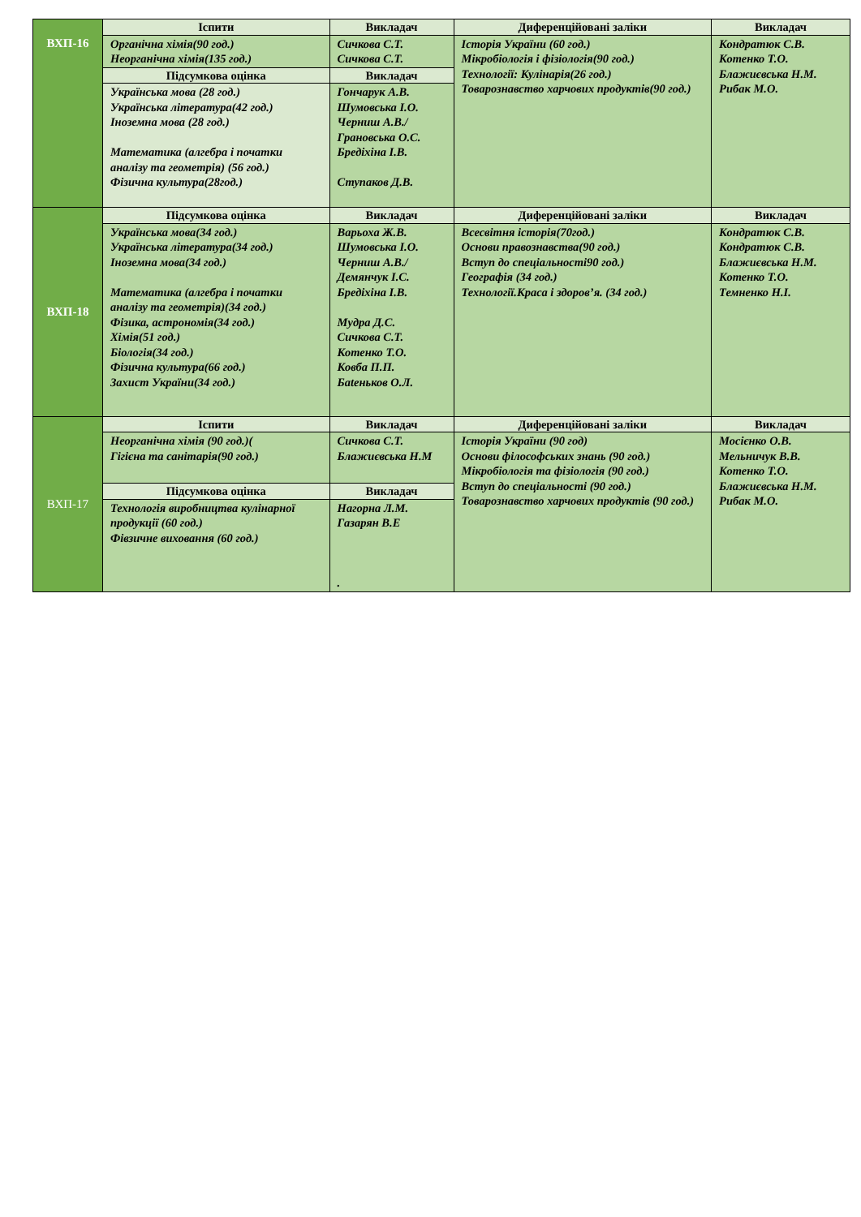| ВХП-16 | Іспити | Викладач | Диференційовані заліки | Викладач |
| | Органічна хімія(90 год.) Неорганічна хімія(135 год.) | Сичкова С.Т. Сичкова С.Т. | Історія України (60 год.) Мікробіологія і фізіологія(90 год.) Технології: Кулінарія(26 год.) Товарознавство харчових продуктів(90 год.) | Кондратюк С.В. Котенко Т.О. Блажиєвська Н.М. Рибак М.О. |
| | Підсумкова оцінка | Викладач | | |
| | Українська мова (28 год.) Українська література(42 год.) Іноземна мова (28 год.) Математика (алгебра і початки аналізу та геометрія) (56 год.) Фізична культура(28год.) | Гончарук А.В. Шумовська І.О. Черниш А.В./ Грановська О.С. Бредіхіна І.В. Ступаков Д.В. | | |
| ВХП-18 | Підсумкова оцінка | Викладач | Диференційовані заліки | Викладач |
| | Українська мова(34 год.) Українська література(34 год.) Іноземна мова(34 год.) Математика (алгебра і початки аналізу та геометрія)(34 год.) Фізика, астрономія(34 год.) Хімія(51 год.) Біологія(34 год.) Фізична культура(66 год.) Захист України(34 год.) | Варьоха Ж.В. Шумовська І.О. Черниш А.В./ Демянчук І.С. Бредіхіна І.В. Мудра Д.С. Сичкова С.Т. Котенко Т.О. Ковба П.П. Бateньков О.Л. | Всесвітня історія(70год.) Основи правознавства(90 год.) Вступ до спеціальності90 год.) Географія (34 год.) Технології.Краса і здоров’я. (34 год.) | Кондратюк С.В. Кондратюк С.В. Блажиєвська Н.М. Котенко Т.О. Темненко Н.І. |
| ВХП-17 | Іспити | Викладач | Диференційовані заліки | Викладач |
| | Неорганічна хімія (90 год.)( Гігієна та санітарія(90 год.) | Сичкова С.Т. Блажиєвська Н.М | Історія України (90 год) Основи філософських знань (90 год.) Мікробіологія та фізіологія (90 год.) Вступ до спеціальності (90 год.) Товарознавство харчових продуктів (90 год.) | Мосієнко О.В. Мельничук В.В. Котенко Т.О. Блажиєвська Н.М. Рибак М.О. |
| | Підсумкова оцінка | Викладач | | |
| | Технологія виробництва кулінарної продукції (60 год.) Фівзичне виховання (60 год.) | Нагорна Л.М. Газарян В.Е . | | |